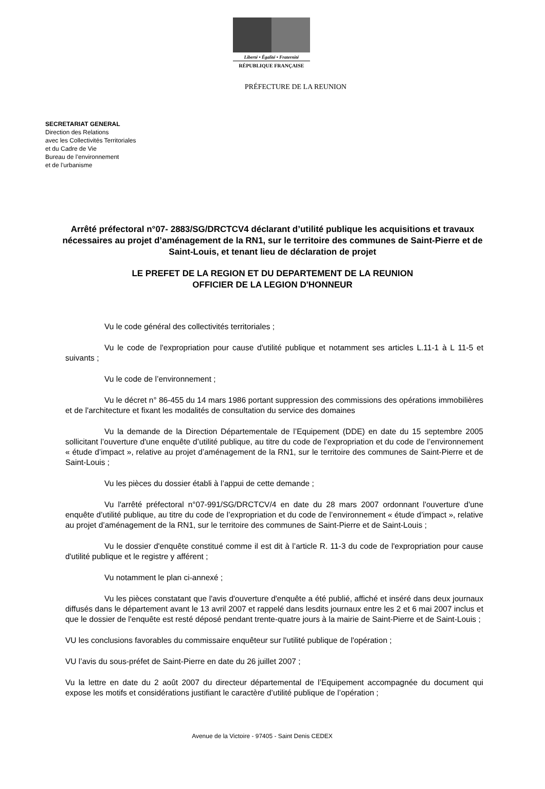Liberté • Égalité • Fraternité
RÉPUBLIQUE FRANÇAISE
PRÉFECTURE DE LA REUNION
SECRETARIAT GENERAL
Direction des Relations
avec les Collectivités Territoriales
et du Cadre de Vie
Bureau de l’environnement
et de l’urbanisme
Arrêté préfectoral n°07- 2883/SG/DRCTCV4 déclarant d’utilité publique les acquisitions et travaux nécessaires au projet d’aménagement de la RN1, sur le territoire des communes de Saint-Pierre et de Saint-Louis, et tenant lieu de déclaration de projet
LE PREFET DE LA REGION ET DU DEPARTEMENT DE LA REUNION
OFFICIER DE LA LEGION D'HONNEUR
Vu le code général des collectivités territoriales ;
Vu le code de l'expropriation pour cause d'utilité publique et notamment ses articles L.11-1 à L 11-5 et suivants ;
Vu le code de l’environnement ;
Vu le décret n° 86-455 du 14 mars 1986 portant suppression des commissions des opérations immobilières et de l'architecture et fixant les modalités de consultation du service des domaines
Vu la demande de la Direction Départementale de l’Equipement (DDE) en date du 15 septembre 2005 sollicitant l’ouverture d'une enquête d’utilité publique, au titre du code de l’expropriation et du code de l’environnement « étude d’impact », relative au projet d’aménagement de la RN1, sur le territoire des communes de Saint-Pierre et de Saint-Louis ;
Vu les pièces du dossier établi à l’appui de cette demande ;
Vu l'arrêté préfectoral n°07-991/SG/DRCTCV/4 en date du 28 mars 2007 ordonnant l'ouverture d'une enquête d’utilité publique, au titre du code de l’expropriation et du code de l’environnement « étude d’impact », relative au projet d’aménagement de la RN1, sur le territoire des communes de Saint-Pierre et de Saint-Louis ;
Vu le dossier d'enquête constitué comme il est dit à l’article R. 11-3 du code de l'expropriation pour cause d'utilité publique et le registre y afférent ;
Vu notamment le plan ci-annexé ;
Vu les pièces constatant que l'avis d'ouverture d'enquête a été publié, affiché et inséré dans deux journaux diffusés dans le département avant le 13 avril 2007 et rappelé dans lesdits journaux entre les 2 et 6 mai 2007 inclus et que le dossier de l'enquête est resté déposé pendant trente-quatre jours à la mairie de Saint-Pierre et de Saint-Louis ;
VU les conclusions favorables du commissaire enquêteur sur l'utilité publique de l'opération ;
VU l’avis du sous-préfet de Saint-Pierre en date du 26 juillet 2007 ;
Vu la lettre en date du 2 août 2007 du directeur départemental de l’Equipement accompagnée du document qui expose les motifs et considérations justifiant le caractère d’utilité publique de l’opération ;
Avenue de la Victoire - 97405 - Saint Denis CEDEX